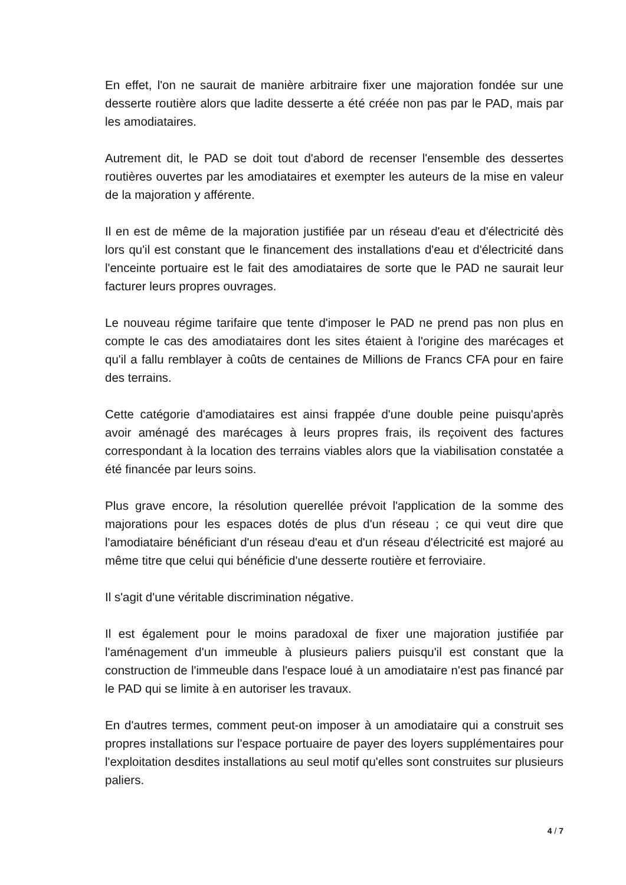En effet, l'on ne saurait de manière arbitraire fixer une majoration fondée sur une desserte routière alors que ladite desserte a été créée non pas par le PAD, mais par les amodiataires.
Autrement dit, le PAD se doit tout d'abord de recenser l'ensemble des dessertes routières ouvertes par les amodiataires et exempter les auteurs de la mise en valeur de la majoration y afférente.
Il en est de même de la majoration justifiée par un réseau d'eau et d'électricité dès lors qu'il est constant que le financement des installations d'eau et d'électricité dans l'enceinte portuaire est le fait des amodiataires de sorte que le PAD ne saurait leur facturer leurs propres ouvrages.
Le nouveau régime tarifaire que tente d'imposer le PAD ne prend pas non plus en compte le cas des amodiataires dont les sites étaient à l'origine des marécages et qu'il a fallu remblayer à coûts de centaines de Millions de Francs CFA pour en faire des terrains.
Cette catégorie d'amodiataires est ainsi frappée d'une double peine puisqu'après avoir aménagé des marécages à leurs propres frais, ils reçoivent des factures correspondant à la location des terrains viables alors que la viabilisation constatée a été financée par leurs soins.
Plus grave encore, la résolution querellée prévoit l'application de la somme des majorations pour les espaces dotés de plus d'un réseau ; ce qui veut dire que l'amodiataire bénéficiant d'un réseau d'eau et d'un réseau d'électricité est majoré au même titre que celui qui bénéficie d'une desserte routière et ferroviaire.
Il s'agit d'une véritable discrimination négative.
Il est également pour le moins paradoxal de fixer une majoration justifiée par l'aménagement d'un immeuble à plusieurs paliers puisqu'il est constant que la construction de l'immeuble dans l'espace loué à un amodiataire n'est pas financé par le PAD qui se limite à en autoriser les travaux.
En d'autres termes, comment peut-on imposer à un amodiataire qui a construit ses propres installations sur l'espace portuaire de payer des loyers supplémentaires pour l'exploitation desdites installations au seul motif qu'elles sont construites sur plusieurs paliers.
4 / 7